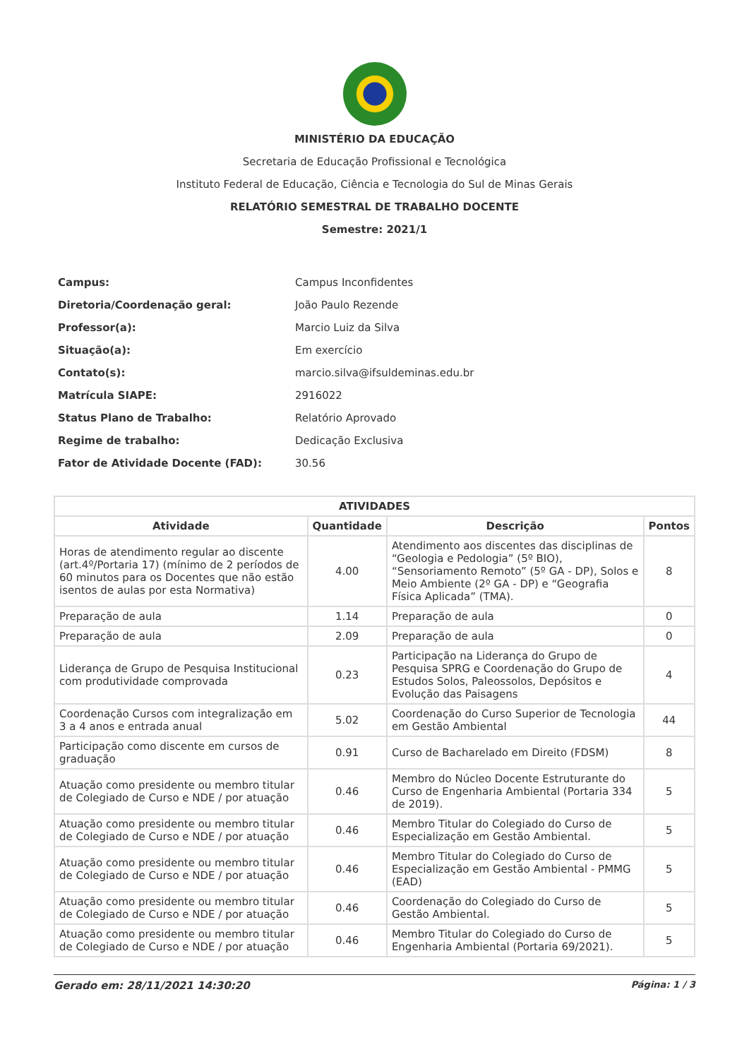MINISTÉRIO DA EDUCAÇÃO
Secretaria de Educação Profissional e Tecnológica
Instituto Federal de Educação, Ciência e Tecnologia do Sul de Minas Gerais
RELATÓRIO SEMESTRAL DE TRABALHO DOCENTE
Semestre: 2021/1
| Campus: | Campus Inconfidentes |
| Diretoria/Coordenação geral: | João Paulo Rezende |
| Professor(a): | Marcio Luiz da Silva |
| Situação(a): | Em exercício |
| Contato(s): | marcio.silva@ifsuldeminas.edu.br |
| Matrícula SIAPE: | 2916022 |
| Status Plano de Trabalho: | Relatório Aprovado |
| Regime de trabalho: | Dedicação Exclusiva |
| Fator de Atividade Docente (FAD): | 30.56 |
| ATIVIDADES | | | |
| --- | --- | --- | --- |
| Atividade | Quantidade | Descrição | Pontos |
| Horas de atendimento regular ao discente (art.4º/Portaria 17) (mínimo de 2 períodos de 60 minutos para os Docentes que não estão isentos de aulas por esta Normativa) | 4.00 | Atendimento aos discentes das disciplinas de “Geologia e Pedologia” (5º BIO), “Sensoriamento Remoto” (5º GA - DP), Solos e Meio Ambiente (2º GA - DP) e “Geografia Física Aplicada” (TMA). | 8 |
| Preparação de aula | 1.14 | Preparação de aula | 0 |
| Preparação de aula | 2.09 | Preparação de aula | 0 |
| Liderança de Grupo de Pesquisa Institucional com produtividade comprovada | 0.23 | Participação na Liderança do Grupo de Pesquisa SPRG e Coordenação do Grupo de Estudos Solos, Paleossolos, Depósitos e Evolução das Paisagens | 4 |
| Coordenação Cursos com integralização em 3 a 4 anos e entrada anual | 5.02 | Coordenação do Curso Superior de Tecnologia em Gestão Ambiental | 44 |
| Participação como discente em cursos de graduação | 0.91 | Curso de Bacharelado em Direito (FDSM) | 8 |
| Atuação como presidente ou membro titular de Colegiado de Curso e NDE / por atuação | 0.46 | Membro do Núcleo Docente Estruturante do Curso de Engenharia Ambiental (Portaria 334 de 2019). | 5 |
| Atuação como presidente ou membro titular de Colegiado de Curso e NDE / por atuação | 0.46 | Membro Titular do Colegiado do Curso de Especialização em Gestão Ambiental. | 5 |
| Atuação como presidente ou membro titular de Colegiado de Curso e NDE / por atuação | 0.46 | Membro Titular do Colegiado do Curso de Especialização em Gestão Ambiental - PMMG (EAD) | 5 |
| Atuação como presidente ou membro titular de Colegiado de Curso e NDE / por atuação | 0.46 | Coordenação do Colegiado do Curso de Gestão Ambiental. | 5 |
| Atuação como presidente ou membro titular de Colegiado de Curso e NDE / por atuação | 0.46 | Membro Titular do Colegiado do Curso de Engenharia Ambiental (Portaria 69/2021). | 5 |
Gerado em: 28/11/2021 14:30:20 Página: 1 / 3